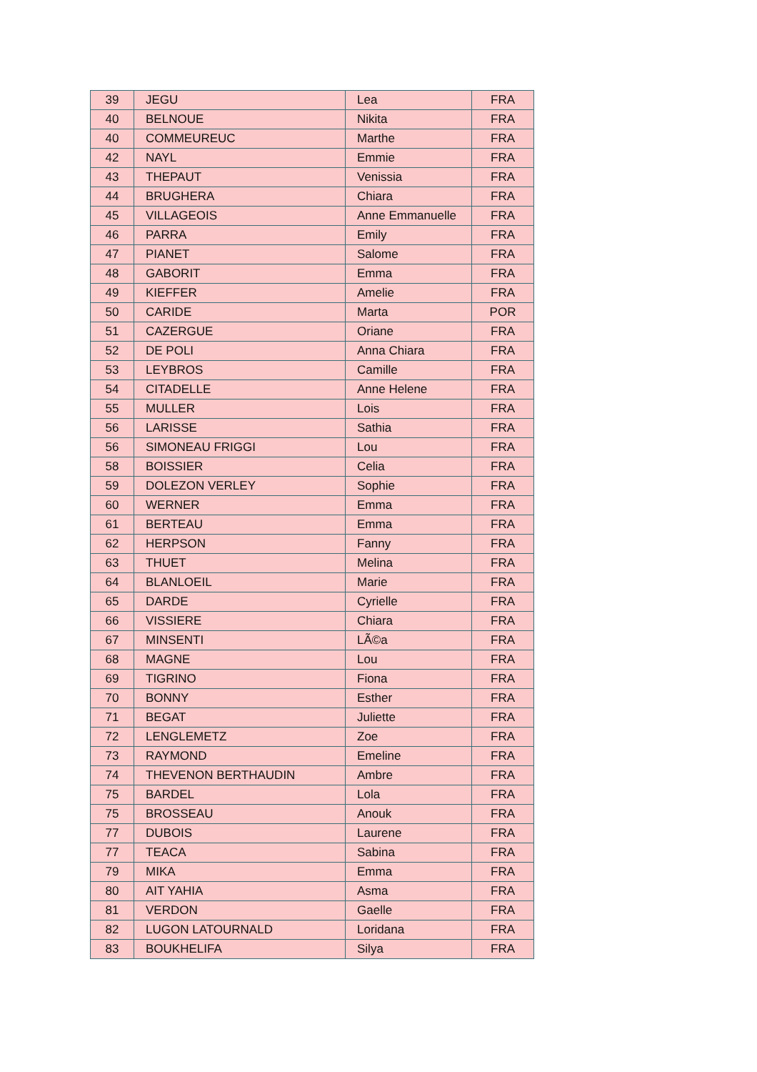| 39 | JEGU | Lea | FRA |
| 40 | BELNOUE | Nikita | FRA |
| 40 | COMMEUREUC | Marthe | FRA |
| 42 | NAYL | Emmie | FRA |
| 43 | THEPAUT | Venissia | FRA |
| 44 | BRUGHERA | Chiara | FRA |
| 45 | VILLAGEOIS | Anne Emmanuelle | FRA |
| 46 | PARRA | Emily | FRA |
| 47 | PIANET | Salome | FRA |
| 48 | GABORIT | Emma | FRA |
| 49 | KIEFFER | Amelie | FRA |
| 50 | CARIDE | Marta | POR |
| 51 | CAZERGUE | Oriane | FRA |
| 52 | DE POLI | Anna Chiara | FRA |
| 53 | LEYBROS | Camille | FRA |
| 54 | CITADELLE | Anne Helene | FRA |
| 55 | MULLER | Lois | FRA |
| 56 | LARISSE | Sathia | FRA |
| 56 | SIMONEAU FRIGGI | Lou | FRA |
| 58 | BOISSIER | Celia | FRA |
| 59 | DOLEZON VERLEY | Sophie | FRA |
| 60 | WERNER | Emma | FRA |
| 61 | BERTEAU | Emma | FRA |
| 62 | HERPSON | Fanny | FRA |
| 63 | THUET | Melina | FRA |
| 64 | BLANLOEIL | Marie | FRA |
| 65 | DARDE | Cyrielle | FRA |
| 66 | VISSIERE | Chiara | FRA |
| 67 | MINSENTI | LÃ©a | FRA |
| 68 | MAGNE | Lou | FRA |
| 69 | TIGRINO | Fiona | FRA |
| 70 | BONNY | Esther | FRA |
| 71 | BEGAT | Juliette | FRA |
| 72 | LENGLEMETZ | Zoe | FRA |
| 73 | RAYMOND | Emeline | FRA |
| 74 | THEVENON BERTHAUDIN | Ambre | FRA |
| 75 | BARDEL | Lola | FRA |
| 75 | BROSSEAU | Anouk | FRA |
| 77 | DUBOIS | Laurene | FRA |
| 77 | TEACA | Sabina | FRA |
| 79 | MIKA | Emma | FRA |
| 80 | AIT YAHIA | Asma | FRA |
| 81 | VERDON | Gaelle | FRA |
| 82 | LUGON LATOURNALD | Loridana | FRA |
| 83 | BOUKHELIFA | Silya | FRA |